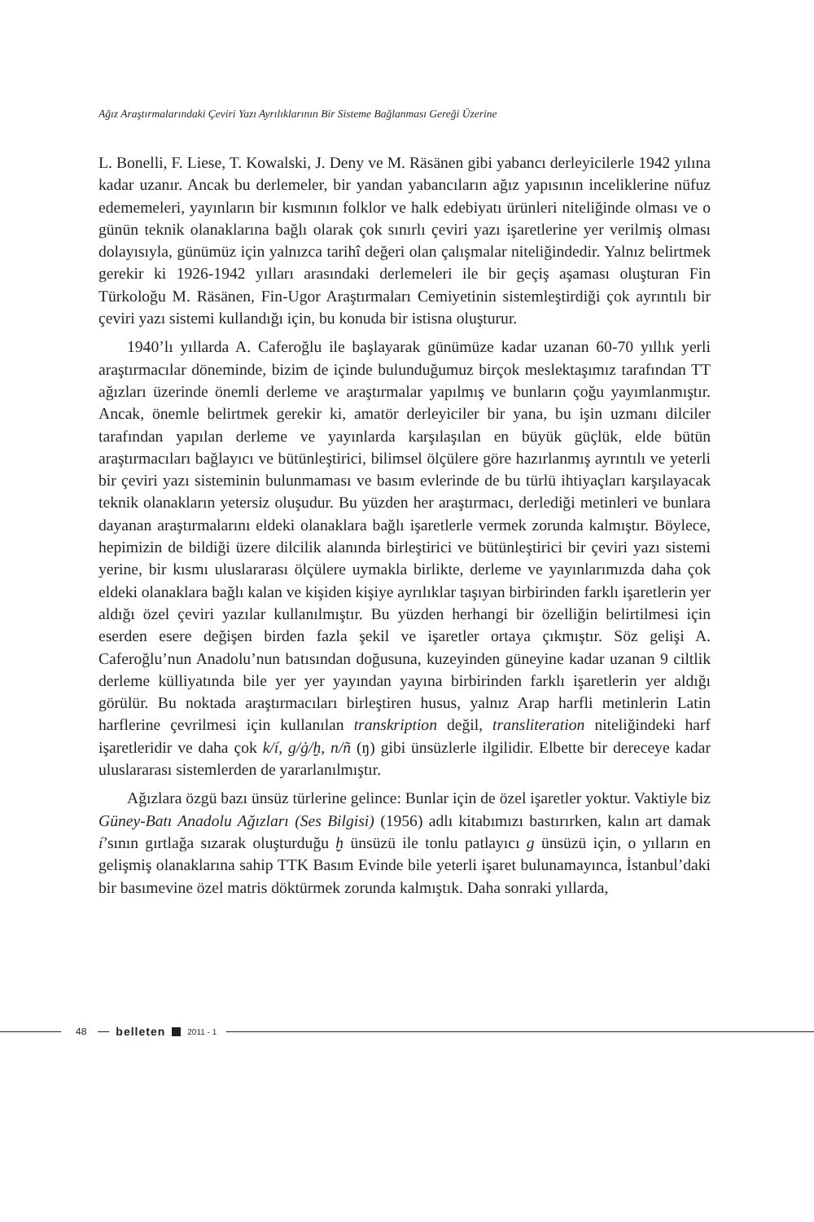Ağız Araştırmalarındaki Çeviri Yazı Ayrılıklarının Bir Sisteme Bağlanması Gereği Üzerine
L. Bonelli, F. Liese, T. Kowalski, J. Deny ve M. Räsänen gibi yabancı derleyicilerle 1942 yılına kadar uzanır. Ancak bu derlemeler, bir yandan yabancıların ağız yapısının inceliklerine nüfuz edememeleri, yayınların bir kısmının folklor ve halk edebiyatı ürünleri niteliğinde olması ve o günün teknik olanaklarına bağlı olarak çok sınırlı çeviri yazı işaretlerine yer verilmiş olması dolayısıyla, günümüz için yalnızca tarihî değeri olan çalışmalar niteliğindedir. Yalnız belirtmek gerekir ki 1926-1942 yılları arasındaki derlemeleri ile bir geçiş aşaması oluşturan Fin Türkoloğu M. Räsänen, Fin-Ugor Araştırmaları Cemiyetinin sistemleştirdiği çok ayrıntılı bir çeviri yazı sistemi kullandığı için, bu konuda bir istisna oluşturur.
1940’lı yıllarda A. Caferoğlu ile başlayarak günümüze kadar uzanan 60-70 yıllık yerli araştırmacılar döneminde, bizim de içinde bulunduğumuz birçok meslektaşımız tarafından TT ağızları üzerinde önemli derleme ve araştırmalar yapılmış ve bunların çoğu yayımlanmıştır. Ancak, önemle belirtmek gerekir ki, amatör derleyiciler bir yana, bu işin uzmanı dilciler tarafından yapılan derleme ve yayınlarda karşılaşılan en büyük güçlük, elde bütün araştırmacıları bağlayıcı ve bütünleştirici, bilimsel ölçülere göre hazırlanmış ayrıntılı ve yeterli bir çeviri yazı sisteminin bulunmaması ve basım evlerinde de bu türlü ihtiyaçları karşılayacak teknik olanakların yetersiz oluşudur. Bu yüzden her araştırmacı, derlediği metinleri ve bunlara dayanan araştırmalarını eldeki olanaklara bağlı işaretlerle vermek zorunda kalmıştır. Böylece, hepimizin de bildiği üzere dilcilik alanında birleştirici ve bütünleştirici bir çeviri yazı sistemi yerine, bir kısmı uluslararası ölçülere uymakla birlikte, derleme ve yayınlarımızda daha çok eldeki olanaklara bağlı kalan ve kişiden kişiye ayrılıklar taşıyan birbirinden farklı işaretlerin yer aldığı özel çeviri yazılar kullanılmıştır. Bu yüzden herhangi bir özelliğin belirtilmesi için eserden esere değişen birden fazla şekil ve işaretler ortaya çıkmıştır. Söz gelişi A. Caferoğlu’nun Anadolu’nun batısından doğusuna, kuzeyinden güneyine kadar uzanan 9 ciltlik derleme külliyatında bile yer yer yayından yayına birbirinden farklı işaretlerin yer aldığı görülür. Bu noktada araştırmacıları birleştiren husus, yalnız Arap harfli metinlerin Latin harflerine çevrilmesi için kullanılan transkription değil, transliteration niteliğindeki harf işaretleridir ve daha çok k/í, g/ġ/ḫ, n/ñ (ŋ) gibi ünsüzlerle ilgilidir. Elbette bir dereceye kadar uluslararası sistemlerden de yararlanılmıştır.
Ağızlara özgü bazı ünsüz türlerine gelince: Bunlar için de özel işaretler yoktur. Vaktiyle biz Güney-Batı Anadolu Ağızları (Ses Bilgisi) (1956) adlı kitabımızı bastırırken, kalın art damak í’sının gırtlağa sızarak oluşturduğu ḫ ünsüzü ile tonlu patlayıcı g ünsüzü için, o yılların en gelişmiş olanaklarına sahip TTK Basım Evinde bile yeterli işaret bulunamayınca, İstanbul’daki bir basımevine özel matris döktürmek zorunda kalmıştık. Daha sonraki yıllarda,
48
belleten 2011 - 1